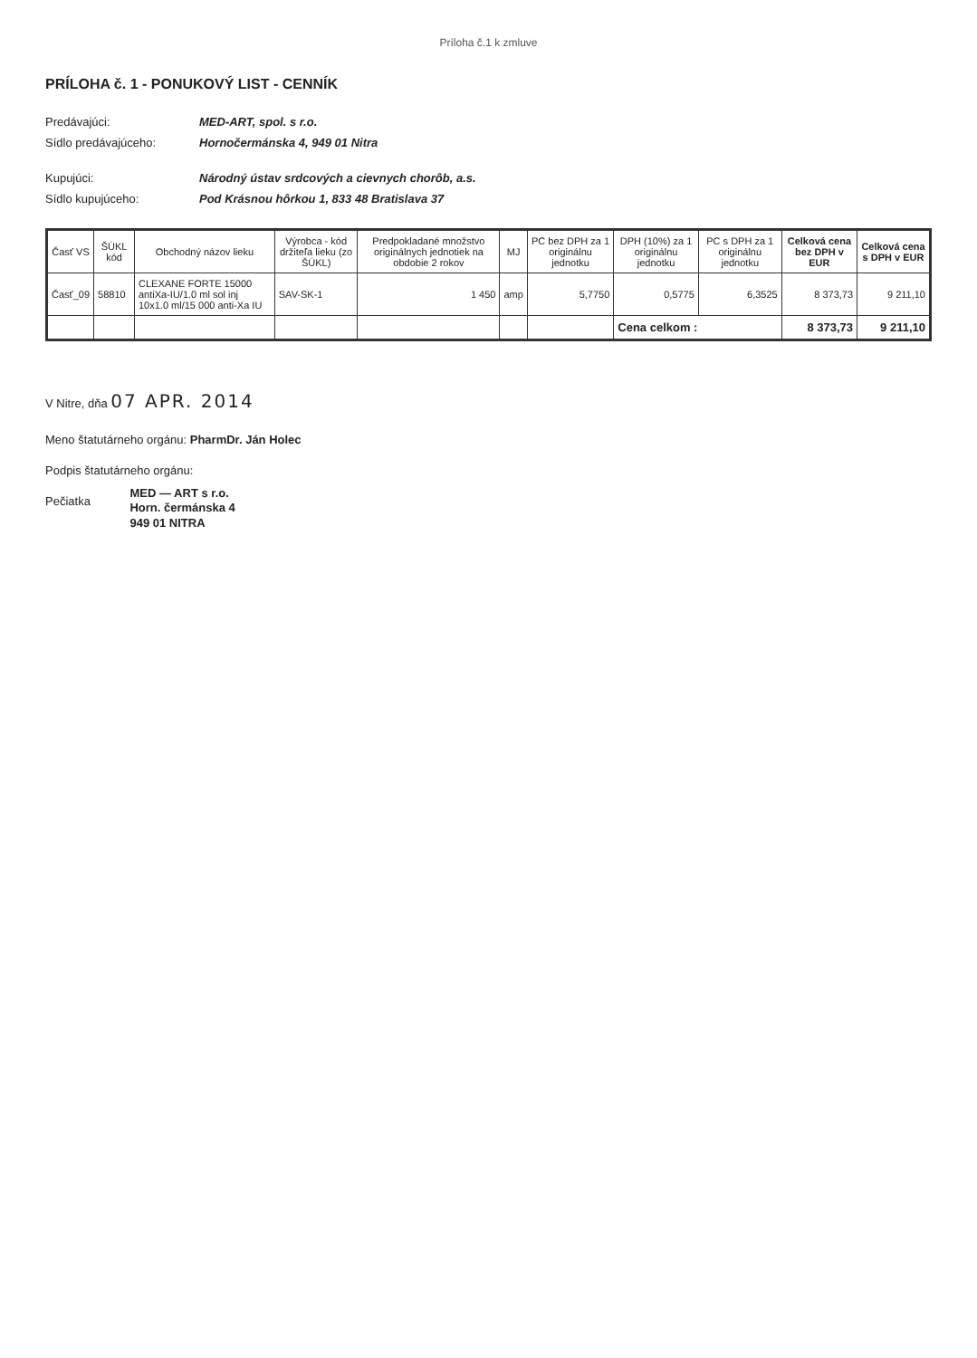Príloha č.1 k zmluve
PRÍLOHA č. 1 - PONUKOVÝ LIST - CENNÍK
Predávajúci:
MED-ART, spol. s r.o.
Sídlo predávajúceho:
Hornočermánska 4, 949 01 Nitra
Kupujúci:
Národný ústav srdcových a cievnych chorôb, a.s.
Sídlo kupujúceho:
Pod Krásnou hôrkou 1, 833 48 Bratislava 37
| Časť VS | ŠÚKL kód | Obchodný názov lieku | Výrobca - kód držiteľa lieku (zo ŠÚKL) | Predpokladané množstvo originálnych jednotiek na obdobie 2 rokov | MJ | PC bez DPH za 1 originálnu jednotku | DPH (10%) za 1 originálnu jednotku | PC s DPH za 1 originálnu jednotku | Celková cena bez DPH v EUR | Celková cena s DPH v EUR |
| --- | --- | --- | --- | --- | --- | --- | --- | --- | --- | --- |
| Časť_09 | 58810 | CLEXANE FORTE 15000 antiXa-IU/1.0 ml sol inj 10x1.0 ml/15 000 anti-Xa IU | SAV-SK-1 | 1 450 | amp | 5,7750 | 0,5775 | 6,3525 | 8 373,73 | 9 211,10 |
| | | | | | | | Cena celkom : | | 8 373,73 | 9 211,10 |
V Nitre, dňa 07 APR. 2014
Meno štatutárneho orgánu: PharmDr. Ján Holec
Podpis štatutárneho orgánu:
Pečiatka MED — ART s r.o.
Horn. čermánska 4
949 01 NITRA